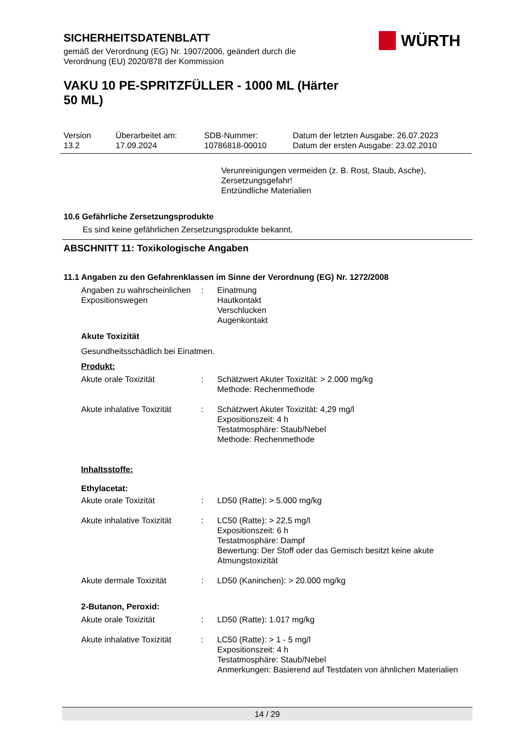SICHERHEITSDATENBLATT
gemäß der Verordnung (EG) Nr. 1907/2006, geändert durch die Verordnung (EU) 2020/878 der Kommission
WÜRTH
VAKU 10 PE-SPRITZFÜLLER - 1000 ML (Härter 50 ML)
| Version 13.2 | Überarbeitet am: 17.09.2024 | SDB-Nummer: 10786818-00010 | Datum der letzten Ausgabe: 26.07.2023 Datum der ersten Ausgabe: 23.02.2010 |
Verunreinigungen vermeiden (z. B. Rost, Staub, Asche),
Zersetzungsgefahr!
Entzündliche Materialien
10.6 Gefährliche Zersetzungsprodukte
Es sind keine gefährlichen Zersetzungsprodukte bekannt.
ABSCHNITT 11: Toxikologische Angaben
11.1 Angaben zu den Gefahrenklassen im Sinne der Verordnung (EG) Nr. 1272/2008
Angaben zu wahrscheinlichen Expositionswegen
:
Einatmung
Hautkontakt
Verschlucken
Augenkontakt
Akute Toxizität
Gesundheitsschädlich bei Einatmen.
Produkt:
Akute orale Toxizität
:
Schätzwert Akuter Toxizität: > 2.000 mg/kg
Methode: Rechenmethode
Akute inhalative Toxizität
:
Schätzwert Akuter Toxizität: 4,29 mg/l
Expositionszeit: 4 h
Testatmosphäre: Staub/Nebel
Methode: Rechenmethode
Inhaltsstoffe:
Ethylacetat:
Akute orale Toxizität
:
LD50 (Ratte): > 5.000 mg/kg
Akute inhalative Toxizität
:
LC50 (Ratte): > 22,5 mg/l
Expositionszeit: 6 h
Testatmosphäre: Dampf
Bewertung: Der Stoff oder das Gemisch besitzt keine akute Atmungstoxizität
Akute dermale Toxizität
:
LD50 (Kaninchen): > 20.000 mg/kg
2-Butanon, Peroxid:
Akute orale Toxizität
:
LD50 (Ratte): 1.017 mg/kg
Akute inhalative Toxizität
:
LC50 (Ratte): > 1 - 5 mg/l
Expositionszeit: 4 h
Testatmosphäre: Staub/Nebel
Anmerkungen: Basierend auf Testdaten von ähnlichen Materialien
14 / 29